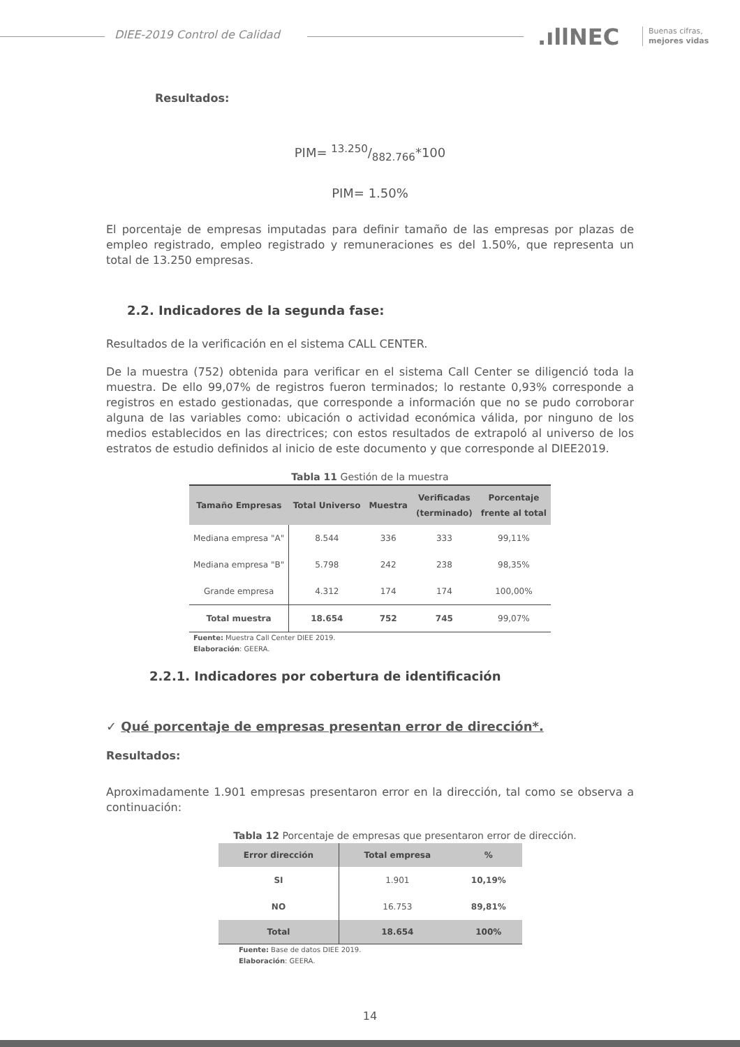DIEE-2019 Control de Calidad .ıllNEC
Buenas cifras,
mejores vidas
Resultados:
PIM= 13.250/882.766*100
PIM= 1.50%
El porcentaje de empresas imputadas para definir tamaño de las empresas por plazas de empleo registrado, empleo registrado y remuneraciones es del 1.50%, que representa un total de 13.250 empresas.
2.2. Indicadores de la segunda fase:
Resultados de la verificación en el sistema CALL CENTER.
De la muestra (752) obtenida para verificar en el sistema Call Center se diligenció toda la muestra. De ello 99,07% de registros fueron terminados; lo restante 0,93% corresponde a registros en estado gestionadas, que corresponde a información que no se pudo corroborar alguna de las variables como: ubicación o actividad económica válida, por ninguno de los medios establecidos en las directrices; con estos resultados de extrapoló al universo de los estratos de estudio definidos al inicio de este documento y que corresponde al DIEE2019.
Tabla 11 Gestión de la muestra
| Tamaño Empresas | Total Universo | Muestra | Verificadas (terminado) | Porcentaje frente al total |
| --- | --- | --- | --- | --- |
| Mediana empresa "A" | 8.544 | 336 | 333 | 99,11% |
| Mediana empresa "B" | 5.798 | 242 | 238 | 98,35% |
| Grande empresa | 4.312 | 174 | 174 | 100,00% |
| Total muestra | 18.654 | 752 | 745 | 99,07% |
Fuente: Muestra Call Center DIEE 2019.
Elaboración: GEERA.
2.2.1. Indicadores por cobertura de identificación
✓ Qué porcentaje de empresas presentan error de dirección*.
Resultados:
Aproximadamente 1.901 empresas presentaron error en la dirección, tal como se observa a continuación:
Tabla 12 Porcentaje de empresas que presentaron error de dirección.
| Error dirección | Total empresa | % |
| --- | --- | --- |
| SI | 1.901 | 10,19% |
| NO | 16.753 | 89,81% |
| Total | 18.654 | 100% |
Fuente: Base de datos DIEE 2019.
Elaboración: GEERA.
14